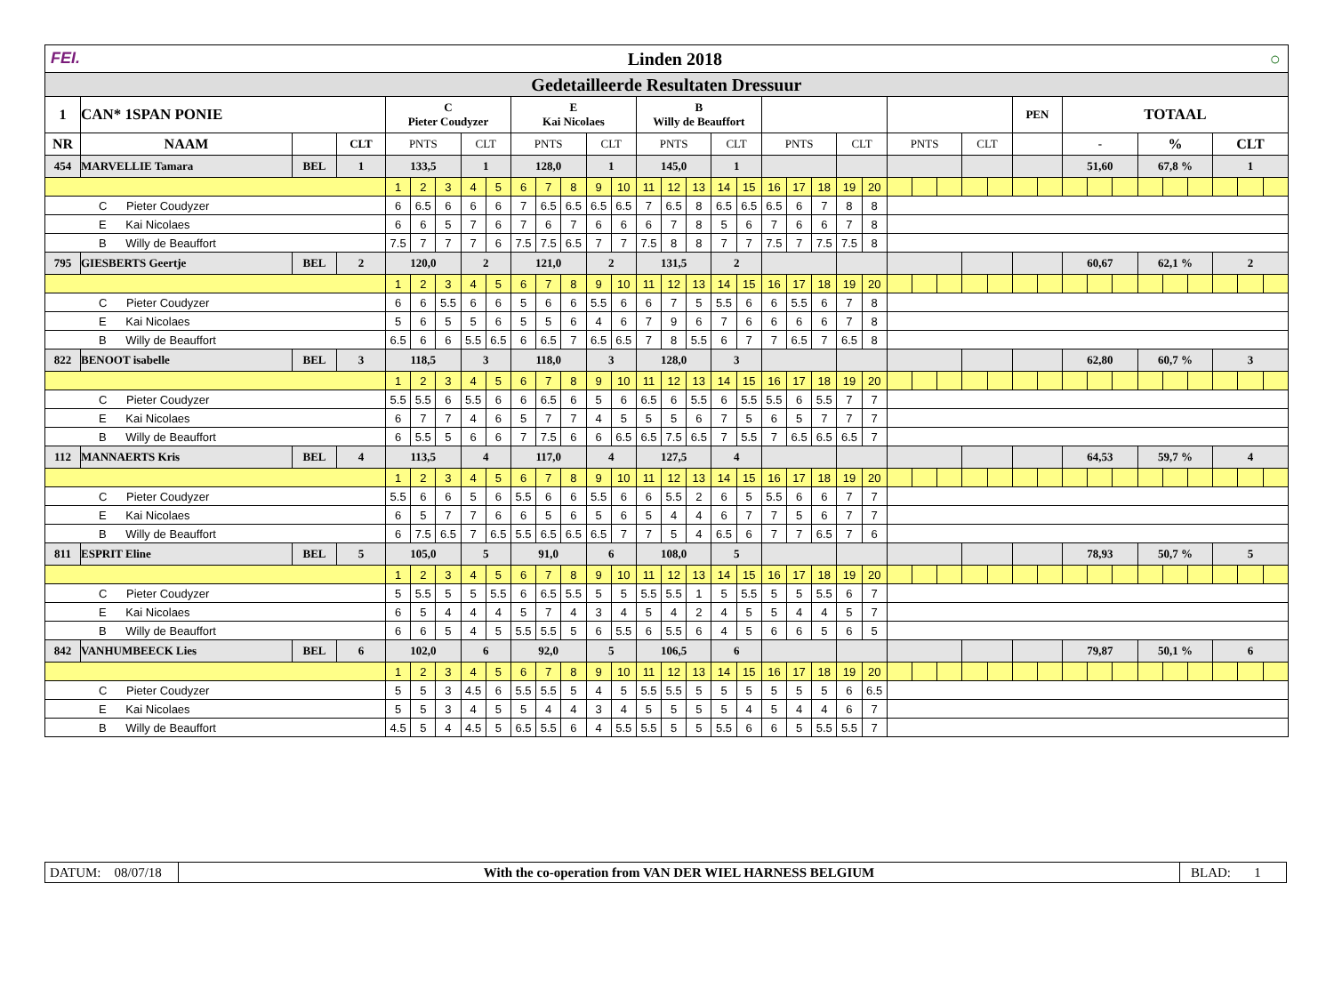| FEI. Linden 2018 ○ | | | | | | | | | | | | | | | | | | | | | | | | | | | | | | | | | | | | | | | |
| Gedetailleerde Resultaten Dressuur | | | | | | | | | | | | | | | | | | | | | | | | | | | | | | | | | | | | | | | |
| 1 | CAN* 1SPAN PONIE | | | C Pieter Coudyzer | | | | | E Kai Nicolaes | | | | | B Willy de Beauffort | | | | | | | | | | | | | | | PEN | | TOTAAL | | | | | | | | |
| NR | NAAM | | CLT | PNTS | | | CLT | | PNTS | | | CLT | | PNTS | | | CLT | | PNTS | | | CLT | | PNTS | | | CLT | | | | - | | | % | | | CLT | | |
| 454 | MARVELLIE Tamara | BEL | 1 | 133,5 | | | 1 | | 128,0 | | | 1 | | 145,0 | | | 1 | | | | | | | | | | | | | | 51,60 | | | 67,8 % | | | 1 | | |
| | | | | 1 | 2 | 3 | 4 | 5 | 6 | 7 | 8 | 9 | 10 | 11 | 12 | 13 | 14 | 15 | 16 | 17 | 18 | 19 | 20 | | | | | | | | | | | | | | | | |
| C Pieter Coudyzer | | | | 6 | 6.5 | 6 | 6 | 6 | 7 | 6.5 | 6.5 | 6.5 | 6.5 | 7 | 6.5 | 8 | 6.5 | 6.5 | 6.5 | 6 | 7 | 8 | 8 | | | | | | | | | | | | | | | | |
| E Kai Nicolaes | | | | 6 | 6 | 5 | 7 | 6 | 7 | 6 | 7 | 6 | 6 | 6 | 7 | 8 | 5 | 6 | 7 | 6 | 6 | 7 | 8 | | | | | | | | | | | | | | | | |
| B Willy de Beauffort | | | | 7.5 | 7 | 7 | 7 | 6 | 7.5 | 7.5 | 6.5 | 7 | 7 | 7.5 | 8 | 8 | 7 | 7 | 7.5 | 7 | 7.5 | 7.5 | 8 | | | | | | | | | | | | | | | | |
| 795 | GIESBERTS Geertje | BEL | 2 | 120,0 | | | 2 | | 121,0 | | | 2 | | 131,5 | | | 2 | | | | | | | | | | | | | | 60,67 | | | 62,1 % | | | 2 | | |
| | | | | 1 | 2 | 3 | 4 | 5 | 6 | 7 | 8 | 9 | 10 | 11 | 12 | 13 | 14 | 15 | 16 | 17 | 18 | 19 | 20 | | | | | | | | | | | | | | | | |
| C Pieter Coudyzer | | | | 6 | 6 | 5.5 | 6 | 6 | 5 | 6 | 6 | 5.5 | 6 | 6 | 7 | 5 | 5.5 | 6 | 6 | 5.5 | 6 | 7 | 8 | | | | | | | | | | | | | | | | |
| E Kai Nicolaes | | | | 5 | 6 | 5 | 5 | 6 | 5 | 5 | 6 | 4 | 6 | 7 | 9 | 6 | 7 | 6 | 6 | 6 | 6 | 7 | 8 | | | | | | | | | | | | | | | | |
| B Willy de Beauffort | | | | 6.5 | 6 | 6 | 5.5 | 6.5 | 6 | 6.5 | 7 | 6.5 | 6.5 | 7 | 8 | 5.5 | 6 | 7 | 7 | 6.5 | 7 | 6.5 | 8 | | | | | | | | | | | | | | | | |
| 822 | BENOOT isabelle | BEL | 3 | 118,5 | | | 3 | | 118,0 | | | 3 | | 128,0 | | | 3 | | | | | | | | | | | | | | 62,80 | | | 60,7 % | | | 3 | | |
| | | | | 1 | 2 | 3 | 4 | 5 | 6 | 7 | 8 | 9 | 10 | 11 | 12 | 13 | 14 | 15 | 16 | 17 | 18 | 19 | 20 | | | | | | | | | | | | | | | | |
| C Pieter Coudyzer | | | | 5.5 | 5.5 | 6 | 5.5 | 6 | 6 | 6.5 | 6 | 5 | 6 | 6.5 | 6 | 5.5 | 6 | 5.5 | 5.5 | 6 | 5.5 | 7 | 7 | | | | | | | | | | | | | | | | |
| E Kai Nicolaes | | | | 6 | 7 | 7 | 4 | 6 | 5 | 7 | 7 | 4 | 5 | 5 | 5 | 6 | 7 | 5 | 6 | 5 | 7 | 7 | 7 | | | | | | | | | | | | | | | | |
| B Willy de Beauffort | | | | 6 | 5.5 | 5 | 6 | 6 | 7 | 7.5 | 6 | 6 | 6.5 | 6.5 | 7.5 | 6.5 | 7 | 5.5 | 7 | 6.5 | 6.5 | 6.5 | 7 | | | | | | | | | | | | | | | | |
| 112 | MANNAERTS Kris | BEL | 4 | 113,5 | | | 4 | | 117,0 | | | 4 | | 127,5 | | | 4 | | | | | | | | | | | | | | 64,53 | | | 59,7 % | | | 4 | | |
| | | | | 1 | 2 | 3 | 4 | 5 | 6 | 7 | 8 | 9 | 10 | 11 | 12 | 13 | 14 | 15 | 16 | 17 | 18 | 19 | 20 | | | | | | | | | | | | | | | | |
| C Pieter Coudyzer | | | | 5.5 | 6 | 6 | 5 | 6 | 5.5 | 6 | 6 | 5.5 | 6 | 6 | 5.5 | 2 | 6 | 5 | 5.5 | 6 | 6 | 7 | 7 | | | | | | | | | | | | | | | | |
| E Kai Nicolaes | | | | 6 | 5 | 7 | 7 | 6 | 6 | 5 | 6 | 5 | 6 | 5 | 4 | 4 | 6 | 7 | 7 | 5 | 6 | 7 | 7 | | | | | | | | | | | | | | | | |
| B Willy de Beauffort | | | | 6 | 7.5 | 6.5 | 7 | 6.5 | 5.5 | 6.5 | 6.5 | 6.5 | 7 | 7 | 5 | 4 | 6.5 | 6 | 7 | 7 | 6.5 | 7 | 6 | | | | | | | | | | | | | | | | |
| 811 | ESPRIT Eline | BEL | 5 | 105,0 | | | 5 | | 91,0 | | | 6 | | 108,0 | | | 5 | | | | | | | | | | | | | | 78,93 | | | 50,7 % | | | 5 | | |
| | | | | 1 | 2 | 3 | 4 | 5 | 6 | 7 | 8 | 9 | 10 | 11 | 12 | 13 | 14 | 15 | 16 | 17 | 18 | 19 | 20 | | | | | | | | | | | | | | | | |
| C Pieter Coudyzer | | | | 5 | 5.5 | 5 | 5 | 5.5 | 6 | 6.5 | 5.5 | 5 | 5 | 5.5 | 5.5 | 1 | 5 | 5.5 | 5 | 5 | 5.5 | 6 | 7 | | | | | | | | | | | | | | | | |
| E Kai Nicolaes | | | | 6 | 5 | 4 | 4 | 4 | 5 | 7 | 4 | 3 | 4 | 5 | 4 | 2 | 4 | 5 | 5 | 4 | 4 | 5 | 7 | | | | | | | | | | | | | | | | |
| B Willy de Beauffort | | | | 6 | 6 | 5 | 4 | 5 | 5.5 | 5.5 | 5 | 6 | 5.5 | 6 | 5.5 | 6 | 4 | 5 | 6 | 6 | 5 | 6 | 5 | | | | | | | | | | | | | | | | |
| 842 | VANHUMBEECK Lies | BEL | 6 | 102,0 | | | 6 | | 92,0 | | | 5 | | 106,5 | | | 6 | | | | | | | | | | | | | | 79,87 | | | 50,1 % | | | 6 | | |
| | | | | 1 | 2 | 3 | 4 | 5 | 6 | 7 | 8 | 9 | 10 | 11 | 12 | 13 | 14 | 15 | 16 | 17 | 18 | 19 | 20 | | | | | | | | | | | | | | | | |
| C Pieter Coudyzer | | | | 5 | 5 | 3 | 4.5 | 6 | 5.5 | 5.5 | 5 | 4 | 5 | 5.5 | 5.5 | 5 | 5 | 5 | 5 | 5 | 5 | 6 | 6.5 | | | | | | | | | | | | | | | | |
| E Kai Nicolaes | | | | 5 | 5 | 3 | 4 | 5 | 5 | 4 | 4 | 3 | 4 | 5 | 5 | 5 | 5 | 4 | 5 | 4 | 4 | 6 | 7 | | | | | | | | | | | | | | | | |
| B Willy de Beauffort | | | | 4.5 | 5 | 4 | 4.5 | 5 | 6.5 | 5.5 | 6 | 4 | 5.5 | 5.5 | 5 | 5 | 5.5 | 6 | 6 | 5 | 5.5 | 5.5 | 7 | | | | | | | | | | | | | | | | |
| DATUM: 08/07/18 | With the co-operation from VAN DER WIEL HARNESS BELGIUM | BLAD: 1 |